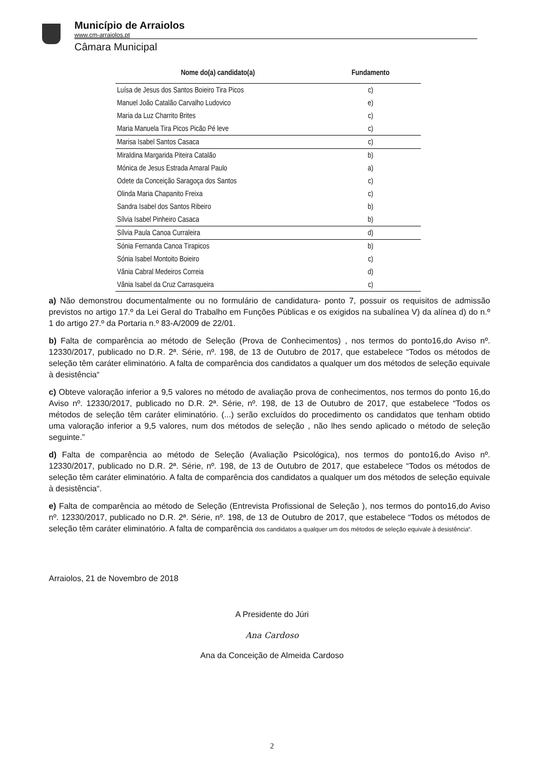Município de Arraiolos
www.cm-arraiolos.pt
Câmara Municipal
| Nome do(a) candidato(a) | Fundamento |
| --- | --- |
| Luísa de Jesus dos Santos Boieiro Tira Picos | c) |
| Manuel João Catalão Carvalho Ludovico | e) |
| Maria da Luz Charrito Brites | c) |
| Maria Manuela Tira Picos Picão Pé leve | c) |
| Marisa Isabel Santos Casaca | c) |
| Miraldina Margarida Piteira Catalão | b) |
| Mónica de Jesus Estrada Amaral Paulo | a) |
| Odete da Conceição Saragoça dos Santos | c) |
| Olinda Maria Chapanito Freixa | c) |
| Sandra Isabel dos Santos Ribeiro | b) |
| Sílvia Isabel Pinheiro Casaca | b) |
| Sílvia Paula Canoa Curraleira | d) |
| Sónia Fernanda Canoa Tirapicos | b) |
| Sónia Isabel Montoito Boieiro | c) |
| Vânia Cabral Medeiros Correia | d) |
| Vânia Isabel da Cruz Carrasqueira | c) |
a) Não demonstrou documentalmente ou no formulário de candidatura- ponto 7, possuir os requisitos de admissão previstos no artigo 17.º da Lei Geral do Trabalho em Funções Públicas e os exigidos na subalínea V) da alínea d) do n.º 1 do artigo 27.º da Portaria n.º 83-A/2009 de 22/01.
b) Falta de comparência ao método de Seleção (Prova de Conhecimentos) , nos termos do ponto16,do Aviso nº. 12330/2017, publicado no D.R. 2ª. Série, nº. 198, de 13 de Outubro de 2017, que estabelece “Todos os métodos de seleção têm caráter eliminatório. A falta de comparência dos candidatos a qualquer um dos métodos de seleção equivale à desistência“
c) Obteve valoração inferior a 9,5 valores no método de avaliação prova de conhecimentos, nos termos do ponto 16,do Aviso nº. 12330/2017, publicado no D.R. 2ª. Série, nº. 198, de 13 de Outubro de 2017, que estabelece “Todos os métodos de seleção têm caráter eliminatório. (...) serão excluídos do procedimento os candidatos que tenham obtido uma valoração inferior a 9,5 valores, num dos métodos de seleção , não lhes sendo aplicado o método de seleção seguinte.”
d) Falta de comparência ao método de Seleção (Avaliação Psicológica), nos termos do ponto16,do Aviso nº. 12330/2017, publicado no D.R. 2ª. Série, nº. 198, de 13 de Outubro de 2017, que estabelece “Todos os métodos de seleção têm caráter eliminatório. A falta de comparência dos candidatos a qualquer um dos métodos de seleção equivale à desistência“.
e) Falta de comparência ao método de Seleção (Entrevista Profissional de Seleção ), nos termos do ponto16,do Aviso nº. 12330/2017, publicado no D.R. 2ª. Série, nº. 198, de 13 de Outubro de 2017, que estabelece “Todos os métodos de seleção têm caráter eliminatório. A falta de comparência dos candidatos a qualquer um dos métodos de seleção equivale à desistência“.
Arraiolos, 21 de Novembro de 2018
A Presidente do Júri
Ana Cardoso
Ana da Conceição de Almeida Cardoso
2